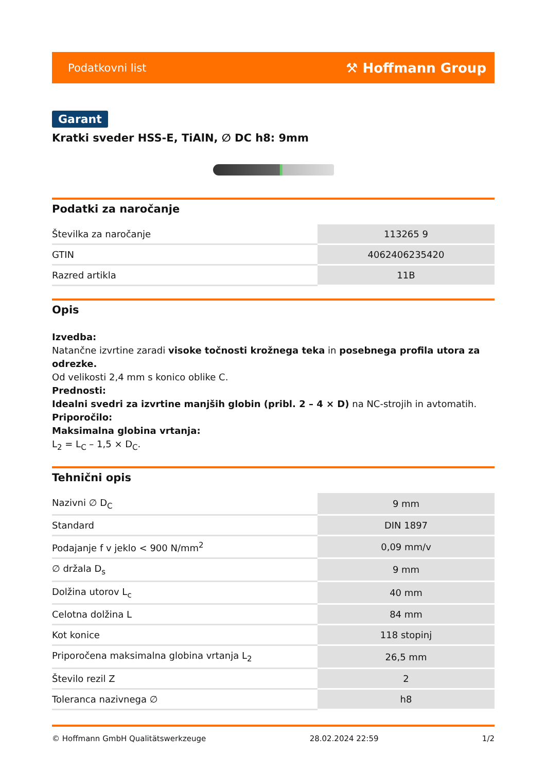Podatkovni list ⚒ Hoffmann Group
Garant
Kratki sveder HSS-E, TiAlN, ∅ DC h8: 9mm
Podatki za naročanje
| Številka za naročanje | 113265 9 |
| GTIN | 4062406235420 |
| Razred artikla | 11B |
Opis
Izvedba:
Natančne izvrtine zaradi visoke točnosti krožnega teka in posebnega profila utora za odrezke.
Od velikosti 2,4 mm s konico oblike C.
Prednosti:
Idealni svedri za izvrtine manjših globin (pribl. 2 – 4 × D) na NC-strojih in avtomatih.
Priporočilo:
Maksimalna globina vrtanja:
L<sub>2</sub> = L<sub>C</sub> – 1,5 × D<sub>C</sub>.
Tehnični opis
| Nazivni ∅ D<sub>C</sub> | 9 mm |
| Standard | DIN 1897 |
| Podajanje f v jeklo < 900 N/mm<sup>2</sup> | 0,09 mm/v |
| ∅ držala D<sub>s</sub> | 9 mm |
| Dolžina utorov L<sub>c</sub> | 40 mm |
| Celotna dolžina L | 84 mm |
| Kot konice | 118 stopinj |
| Priporočena maksimalna globina vrtanja L<sub>2</sub> | 26,5 mm |
| Število rezil Z | 2 |
| Toleranca nazivnega ∅ | h8 |
© Hoffmann GmbH Qualitätswerkzeuge 28.02.2024 22:59 1/2